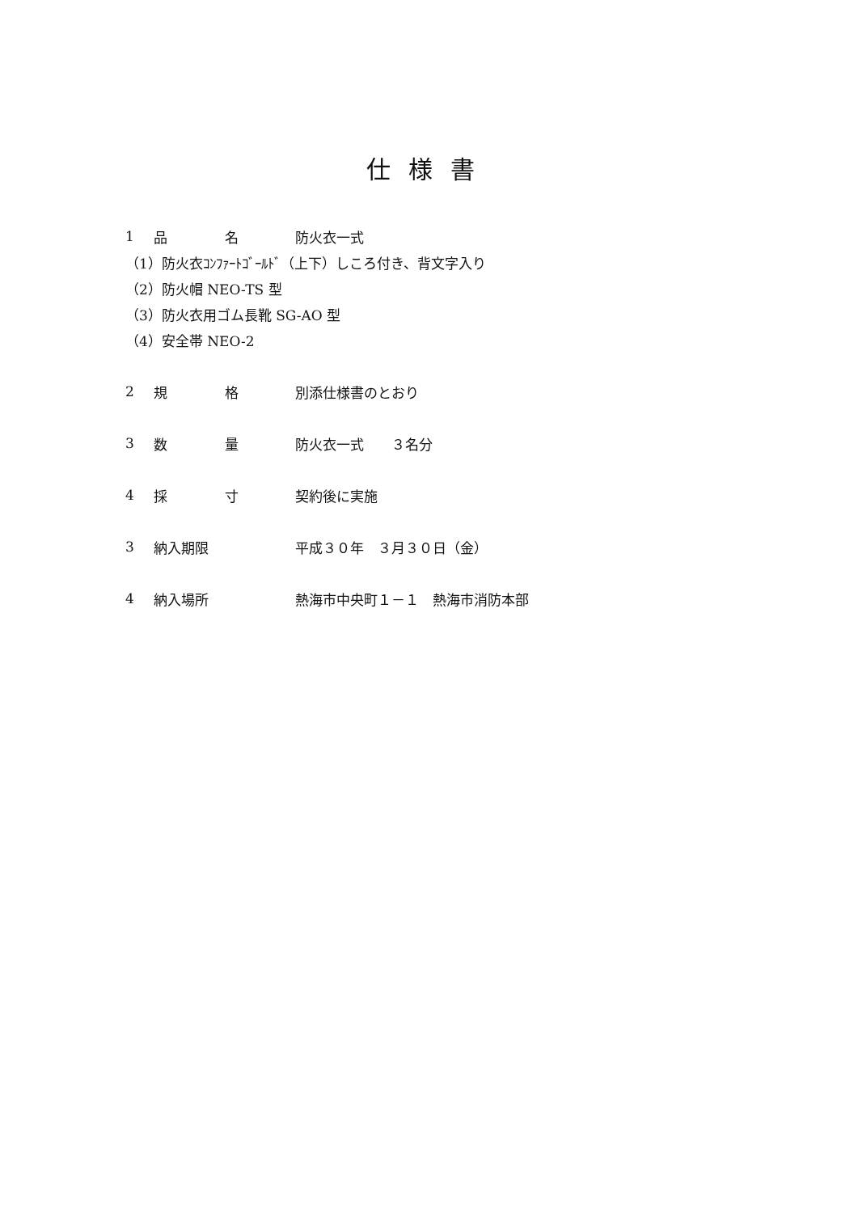仕様書
1 品 名 防火衣一式
（1）防火衣ｺﾝﾌｧｰﾄｺﾞｰﾙﾄﾞ（上下）しころ付き、背文字入り
（2）防火帽 NEO-TS 型
（3）防火衣用ゴム長靴 SG-AO 型
（4）安全帯 NEO-2
2 規 格 別添仕様書のとおり
3 数 量 防火衣一式　　３名分
4 採 寸 契約後に実施
3 納入期限 平成３０年　３月３０日（金）
4 納入場所 熱海市中央町１－１　熱海市消防本部